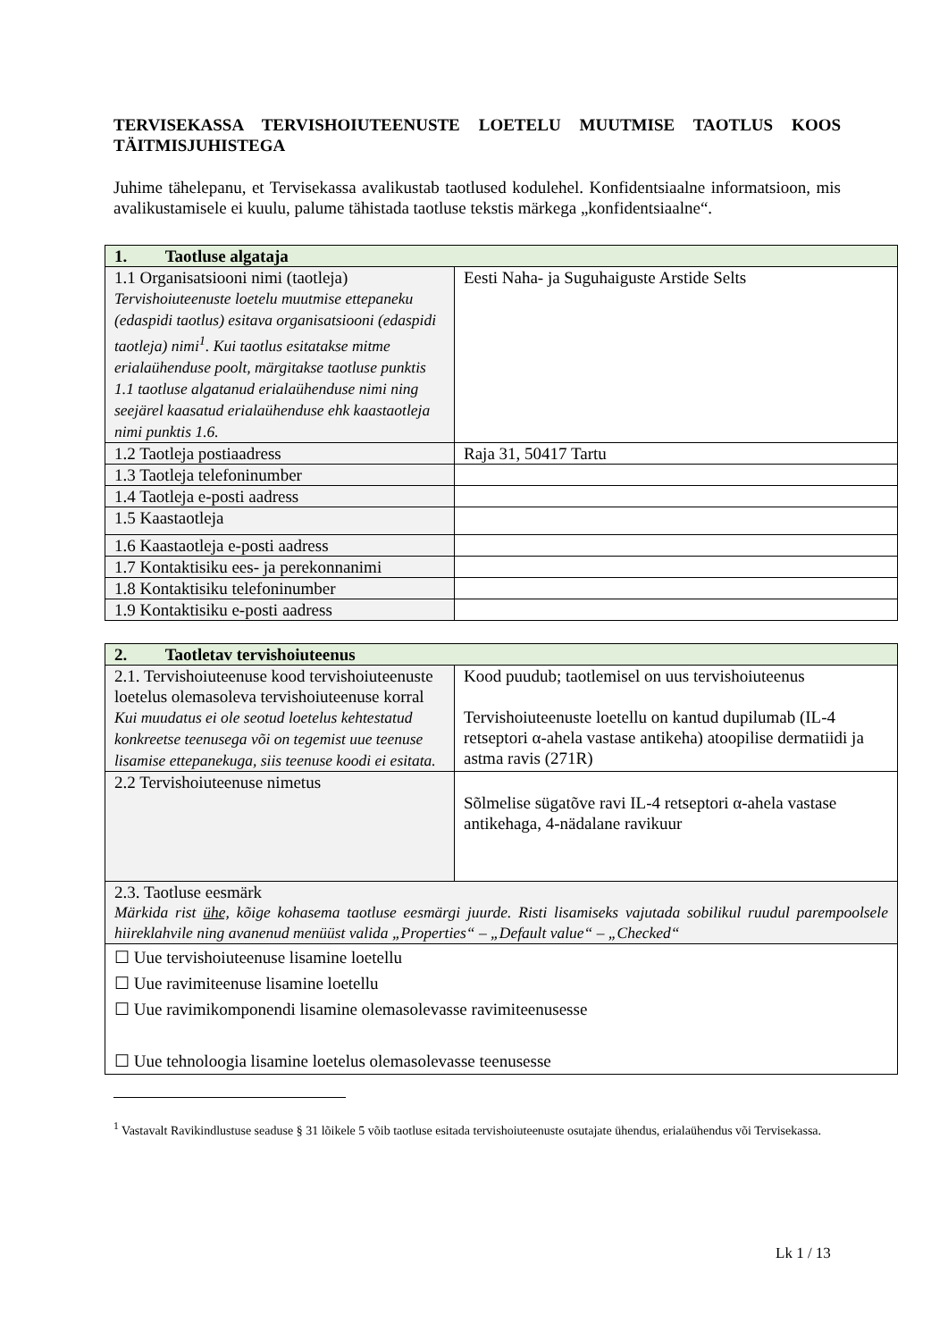TERVISEKASSA TERVISHOIUTEENUSTE LOETELU MUUTMISE TAOTLUS KOOS TÄITMISJUHISTEGA
Juhime tähelepanu, et Tervisekassa avalikustab taotlused kodulehel. Konfidentsiaalne informatsioon, mis avalikustamisele ei kuulu, palume tähistada taotluse tekstis märkega „konfidentsiaalne“.
| 1. Taotluse algataja | |
| 1.1 Organisatsiooni nimi (taotleja) Tervishoiuteenuste loetelu muutmise ettepaneku (edaspidi taotlus) esitava organisatsiooni (edaspidi taotleja) nimi<sup>1</sup>. Kui taotlus esitatakse mitme erialaühenduse poolt, märgitakse taotluse punktis 1.1 taotluse algatanud erialaühenduse nimi ning seejärel kaasatud erialaühenduse ehk kaastaotleja nimi punktis 1.6. | Eesti Naha- ja Suguhaiguste Arstide Selts |
| 1.2 Taotleja postiaadress | Raja 31, 50417 Tartu |
| 1.3 Taotleja telefoninumber | |
| 1.4 Taotleja e-posti aadress | |
| 1.5 Kaastaotleja | |
| 1.6 Kaastaotleja e-posti aadress | |
| 1.7 Kontaktisiku ees- ja perekonnanimi | |
| 1.8 Kontaktisiku telefoninumber | |
| 1.9 Kontaktisiku e-posti aadress | |
| 2. Taotletav tervishoiuteenus | |
| 2.1. Tervishoiuteenuse kood tervishoiuteenuste loetelus olemasoleva tervishoiuteenuse korral Kui muudatus ei ole seotud loetelus kehtestatud konkreetse teenusega või on tegemist uue teenuse lisamise ettepanekuga, siis teenuse koodi ei esitata. | Kood puudub; taotlemisel on uus tervishoiuteenus Tervishoiuteenuste loetellu on kantud dupilumab (IL-4 retseptori α-ahela vastase antikeha) atoopilise dermatiidi ja astma ravis (271R) |
| 2.2 Tervishoiuteenuse nimetus | Sõlmelise sügatõve ravi IL-4 retseptori α-ahela vastase antikehaga, 4-nädalane ravikuur |
| 2.3. Taotluse eesmärk Märkida rist ühe, kõige kohasema taotluse eesmärgi juurde. Risti lisamiseks vajutada sobilikul ruudul parempoolsele hiireklahvile ning avanenud menüüst valida „Properties“ – „Default value“ – „Checked“ | |
| ☐ Uue tervishoiuteenuse lisamine loetellu ☐ Uue ravimiteenuse lisamine loetellu ☐ Uue ravimikomponendi lisamine olemasolevasse ravimiteenusesse ☐ Uue tehnoloogia lisamine loetelus olemasolevasse teenusesse | |
<sup>1</sup> Vastavalt Ravikindlustuse seaduse § 31 lõikele 5 võib taotluse esitada tervishoiuteenuste osutajate ühendus, erialaühendus või Tervisekassa.
Lk 1 / 13